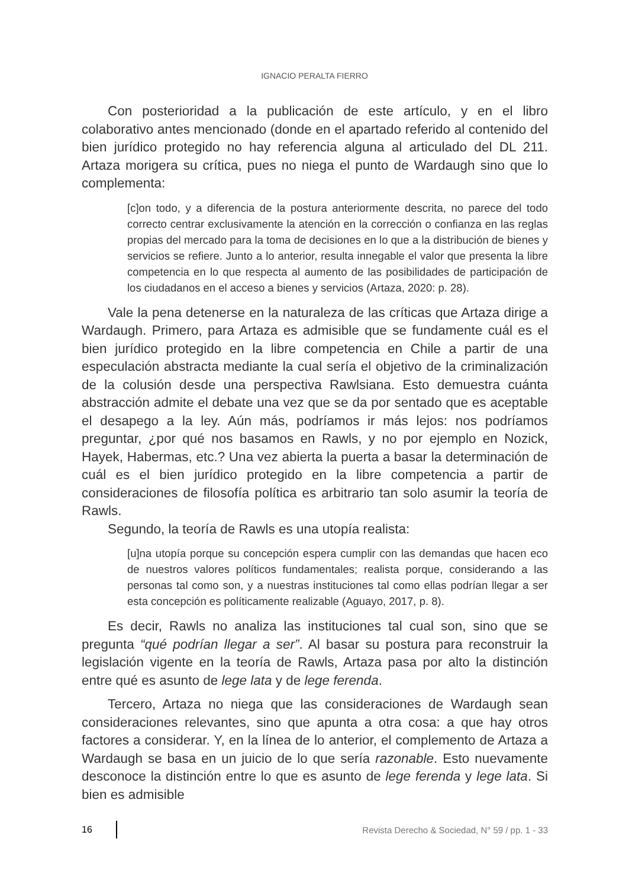IGNACIO PERALTA FIERRO
Con posterioridad a la publicación de este artículo, y en el libro colaborativo antes mencionado (donde en el apartado referido al contenido del bien jurídico protegido no hay referencia alguna al articulado del DL 211. Artaza morigera su crítica, pues no niega el punto de Wardaugh sino que lo complementa:
[c]on todo, y a diferencia de la postura anteriormente descrita, no parece del todo correcto centrar exclusivamente la atención en la corrección o confianza en las reglas propias del mercado para la toma de decisiones en lo que a la distribución de bienes y servicios se refiere. Junto a lo anterior, resulta innegable el valor que presenta la libre competencia en lo que respecta al aumento de las posibilidades de participación de los ciudadanos en el acceso a bienes y servicios (Artaza, 2020: p. 28).
Vale la pena detenerse en la naturaleza de las críticas que Artaza dirige a Wardaugh. Primero, para Artaza es admisible que se fundamente cuál es el bien jurídico protegido en la libre competencia en Chile a partir de una especulación abstracta mediante la cual sería el objetivo de la criminalización de la colusión desde una perspectiva Rawlsiana. Esto demuestra cuánta abstracción admite el debate una vez que se da por sentado que es aceptable el desapego a la ley. Aún más, podríamos ir más lejos: nos podríamos preguntar, ¿por qué nos basamos en Rawls, y no por ejemplo en Nozick, Hayek, Habermas, etc.? Una vez abierta la puerta a basar la determinación de cuál es el bien jurídico protegido en la libre competencia a partir de consideraciones de filosofía política es arbitrario tan solo asumir la teoría de Rawls.
Segundo, la teoría de Rawls es una utopía realista:
[u]na utopía porque su concepción espera cumplir con las demandas que hacen eco de nuestros valores políticos fundamentales; realista porque, considerando a las personas tal como son, y a nuestras instituciones tal como ellas podrían llegar a ser esta concepción es políticamente realizable (Aguayo, 2017, p. 8).
Es decir, Rawls no analiza las instituciones tal cual son, sino que se pregunta “qué podrían llegar a ser”. Al basar su postura para reconstruir la legislación vigente en la teoría de Rawls, Artaza pasa por alto la distinción entre qué es asunto de lege lata y de lege ferenda.
Tercero, Artaza no niega que las consideraciones de Wardaugh sean consideraciones relevantes, sino que apunta a otra cosa: a que hay otros factores a considerar. Y, en la línea de lo anterior, el complemento de Artaza a Wardaugh se basa en un juicio de lo que sería razonable. Esto nuevamente desconoce la distinción entre lo que es asunto de lege ferenda y lege lata. Si bien es admisible
16 Revista Derecho & Sociedad, N° 59 / pp. 1 - 33